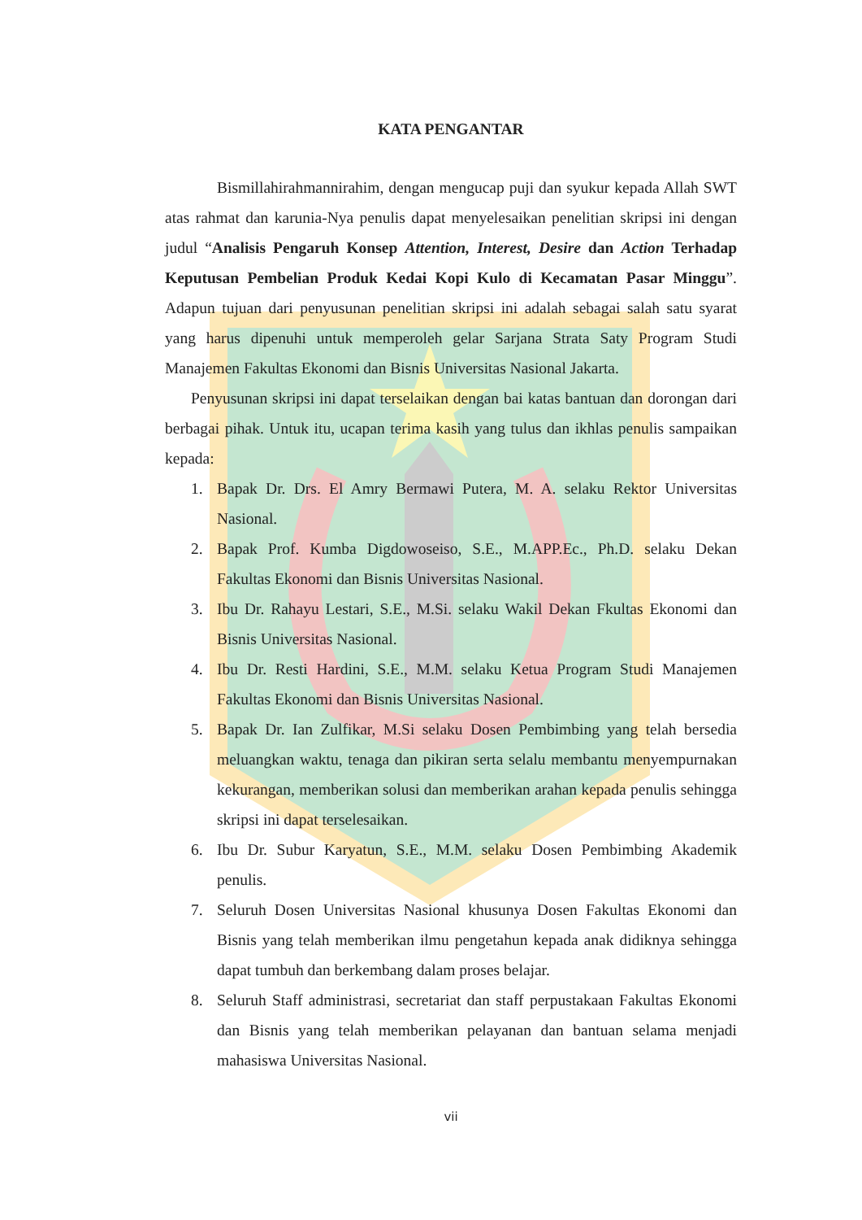KATA PENGANTAR
Bismillahirahmannirahim, dengan mengucap puji dan syukur kepada Allah SWT atas rahmat dan karunia-Nya penulis dapat menyelesaikan penelitian skripsi ini dengan judul “Analisis Pengaruh Konsep Attention, Interest, Desire dan Action Terhadap Keputusan Pembelian Produk Kedai Kopi Kulo di Kecamatan Pasar Minggu”. Adapun tujuan dari penyusunan penelitian skripsi ini adalah sebagai salah satu syarat yang harus dipenuhi untuk memperoleh gelar Sarjana Strata Saty Program Studi Manajemen Fakultas Ekonomi dan Bisnis Universitas Nasional Jakarta.
Penyusunan skripsi ini dapat terselaikan dengan bai katas bantuan dan dorongan dari berbagai pihak. Untuk itu, ucapan terima kasih yang tulus dan ikhlas penulis sampaikan kepada:
1. Bapak Dr. Drs. El Amry Bermawi Putera, M. A. selaku Rektor Universitas Nasional.
2. Bapak Prof. Kumba Digdowoseiso, S.E., M.APP.Ec., Ph.D. selaku Dekan Fakultas Ekonomi dan Bisnis Universitas Nasional.
3. Ibu Dr. Rahayu Lestari, S.E., M.Si. selaku Wakil Dekan Fkultas Ekonomi dan Bisnis Universitas Nasional.
4. Ibu Dr. Resti Hardini, S.E., M.M. selaku Ketua Program Studi Manajemen Fakultas Ekonomi dan Bisnis Universitas Nasional.
5. Bapak Dr. Ian Zulfikar, M.Si selaku Dosen Pembimbing yang telah bersedia meluangkan waktu, tenaga dan pikiran serta selalu membantu menyempurnakan kekurangan, memberikan solusi dan memberikan arahan kepada penulis sehingga skripsi ini dapat terselesaikan.
6. Ibu Dr. Subur Karyatun, S.E., M.M. selaku Dosen Pembimbing Akademik penulis.
7. Seluruh Dosen Universitas Nasional khusunya Dosen Fakultas Ekonomi dan Bisnis yang telah memberikan ilmu pengetahun kepada anak didiknya sehingga dapat tumbuh dan berkembang dalam proses belajar.
8. Seluruh Staff administrasi, secretariat dan staff perpustakaan Fakultas Ekonomi dan Bisnis yang telah memberikan pelayanan dan bantuan selama menjadi mahasiswa Universitas Nasional.
vii